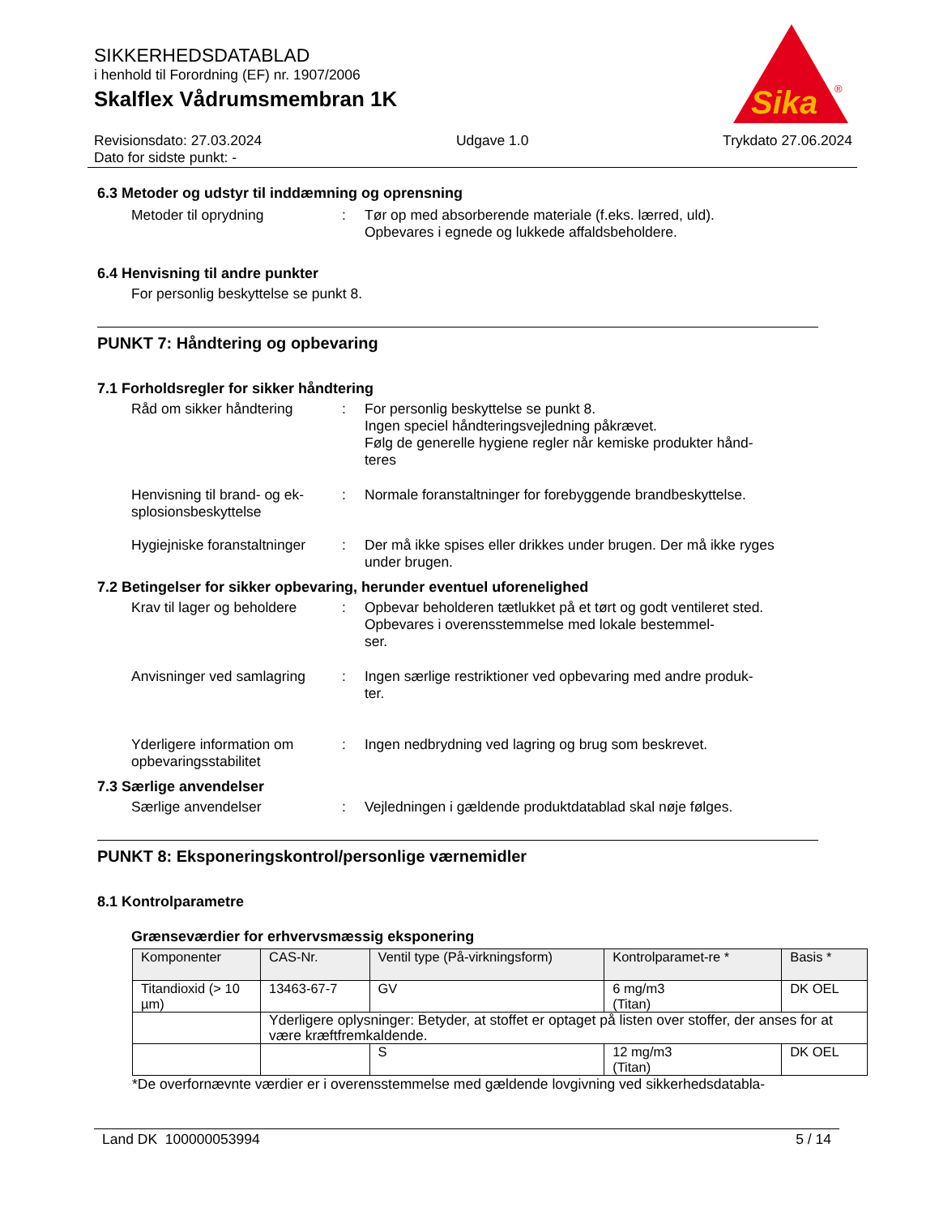SIKKERHEDSDATABLAD
i henhold til Forordning (EF) nr. 1907/2006
Skalflex Vådrumsmembran 1K
Sika
®
Revisionsdato: 27.03.2024 Udgave 1.0 Trykdato 27.06.2024
Dato for sidste punkt: -
6.3 Metoder og udstyr til inddæmning og oprensning
Metoder til oprydning : Tør op med absorberende materiale (f.eks. lærred, uld).
Opbevares i egnede og lukkede affaldsbeholdere.
6.4 Henvisning til andre punkter
For personlig beskyttelse se punkt 8.
PUNKT 7: Håndtering og opbevaring
7.1 Forholdsregler for sikker håndtering
Råd om sikker håndtering : For personlig beskyttelse se punkt 8.
Ingen speciel håndteringsvejledning påkrævet.
Følg de generelle hygiene regler når kemiske produkter hånd-
teres
Henvisning til brand- og ek-
splosionsbeskyttelse
: Normale foranstaltninger for forebyggende brandbeskyttelse.
Hygiejniske foranstaltninger
: Der må ikke spises eller drikkes under brugen. Der må ikke ryges under brugen.
7.2 Betingelser for sikker opbevaring, herunder eventuel uforenelighed
Krav til lager og beholdere
: Opbevar beholderen tætlukket på et tørt og godt ventileret sted. Opbevares i overensstemmelse med lokale bestemmel-
ser.
Anvisninger ved samlagring
: Ingen særlige restriktioner ved opbevaring med andre produk-
ter.
Yderligere information om opbevaringsstabilitet
: Ingen nedbrydning ved lagring og brug som beskrevet.
7.3 Særlige anvendelser
Særlige anvendelser : Vejledningen i gældende produktdatablad skal nøje følges.
PUNKT 8: Eksponeringskontrol/personlige værnemidler
8.1 Kontrolparametre
Grænseværdier for erhvervsmæssig eksponering
| Komponenter | CAS-Nr. | Ventil type (På-virkningsform) | Kontrolparamet-re * | Basis * |
| --- | --- | --- | --- | --- |
| Titandioxid (> 10 µm) | 13463-67-7 | GV | 6 mg/m3 (Titan) | DK OEL |
| | Yderligere oplysninger: Betyder, at stoffet er optaget på listen over stoffer, der anses for at være kræftfremkaldende. | | | |
| | | S | 12 mg/m3 (Titan) | DK OEL |
*De overfornævnte værdier er i overensstemmelse med gældende lovgivning ved sikkerhedsdatabla-
Land DK 100000053994 5 / 14